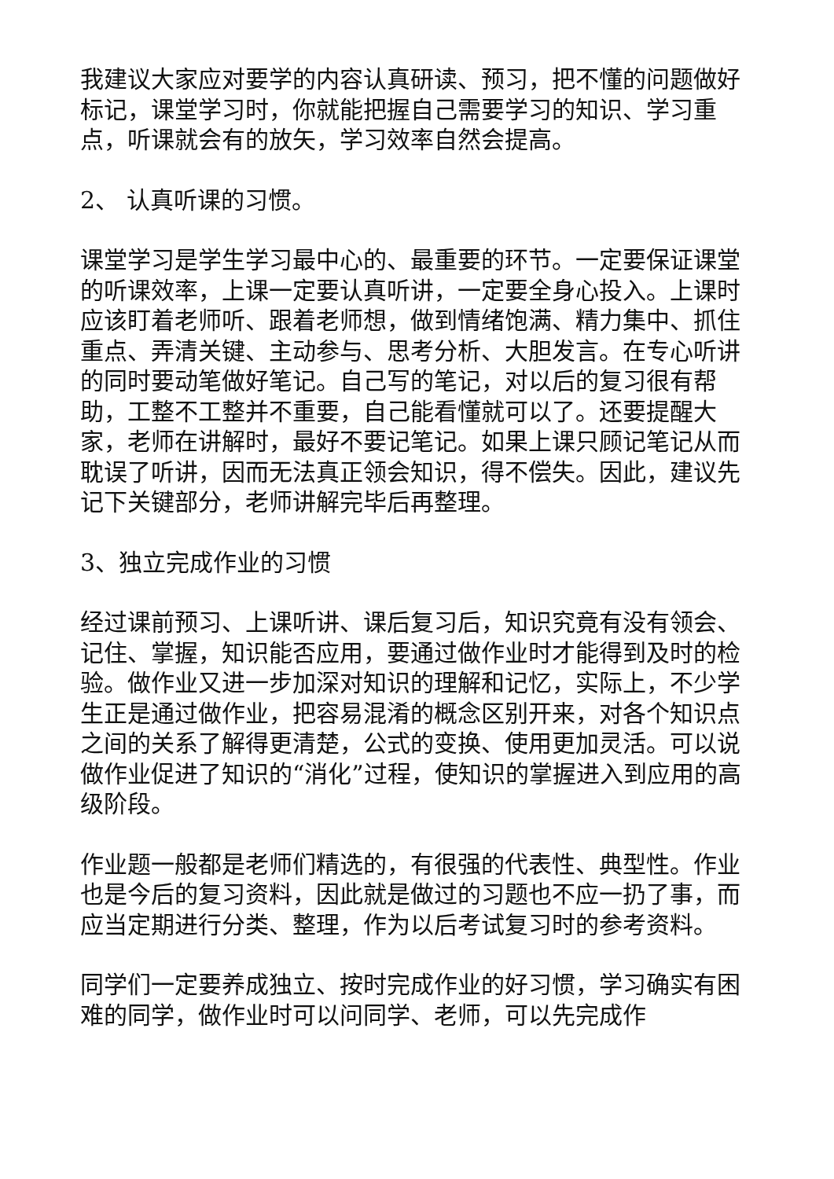我建议大家应对要学的内容认真研读、预习，把不懂的问题做好标记，课堂学习时，你就能把握自己需要学习的知识、学习重点，听课就会有的放矢，学习效率自然会提高。
2、 认真听课的习惯。
课堂学习是学生学习最中心的、最重要的环节。一定要保证课堂的听课效率，上课一定要认真听讲，一定要全身心投入。上课时应该盯着老师听、跟着老师想，做到情绪饱满、精力集中、抓住重点、弄清关键、主动参与、思考分析、大胆发言。在专心听讲的同时要动笔做好笔记。自己写的笔记，对以后的复习很有帮助，工整不工整并不重要，自己能看懂就可以了。还要提醒大家，老师在讲解时，最好不要记笔记。如果上课只顾记笔记从而耽误了听讲，因而无法真正领会知识，得不偿失。因此，建议先记下关键部分，老师讲解完毕后再整理。
3、独立完成作业的习惯
经过课前预习、上课听讲、课后复习后，知识究竟有没有领会、记住、掌握，知识能否应用，要通过做作业时才能得到及时的检验。做作业又进一步加深对知识的理解和记忆，实际上，不少学生正是通过做作业，把容易混淆的概念区别开来，对各个知识点之间的关系了解得更清楚，公式的变换、使用更加灵活。可以说做作业促进了知识的“消化”过程，使知识的掌握进入到应用的高级阶段。
作业题一般都是老师们精选的，有很强的代表性、典型性。作业也是今后的复习资料，因此就是做过的习题也不应一扔了事，而应当定期进行分类、整理，作为以后考试复习时的参考资料。
同学们一定要养成独立、按时完成作业的好习惯，学习确实有困难的同学，做作业时可以问同学、老师，可以先完成作